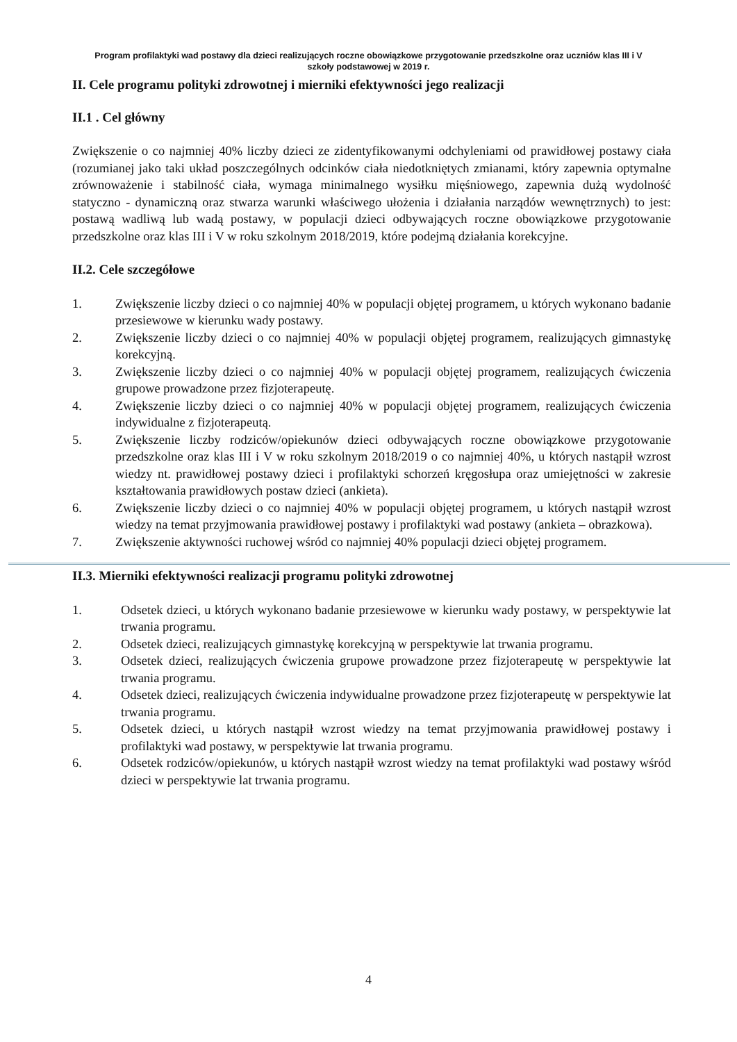Program profilaktyki wad postawy dla dzieci realizujących roczne obowiązkowe przygotowanie przedszkolne oraz uczniów klas III i V szkoły podstawowej w 2019 r.
II. Cele programu polityki zdrowotnej i mierniki efektywności jego realizacji
II.1 . Cel główny
Zwiększenie o co najmniej 40% liczby dzieci ze zidentyfikowanymi odchyleniami od prawidłowej postawy ciała (rozumianej jako taki układ poszczególnych odcinków ciała niedotkniętych zmianami, który zapewnia optymalne zrównoważenie i stabilność ciała, wymaga minimalnego wysiłku mięśniowego, zapewnia dużą wydolność statyczno - dynamiczną oraz stwarza warunki właściwego ułożenia i działania narządów wewnętrznych) to jest: postawą wadliwą lub wadą postawy, w populacji dzieci odbywających roczne obowiązkowe przygotowanie przedszkolne oraz klas III i V w roku szkolnym 2018/2019, które podejmą działania korekcyjne.
II.2. Cele szczegółowe
1. Zwiększenie liczby dzieci o co najmniej 40% w populacji objętej programem, u których wykonano badanie przesiewowe w kierunku wady postawy.
2. Zwiększenie liczby dzieci o co najmniej 40% w populacji objętej programem, realizujących gimnastykę korekcyjną.
3. Zwiększenie liczby dzieci o co najmniej 40% w populacji objętej programem, realizujących ćwiczenia grupowe prowadzone przez fizjoterapeutę.
4. Zwiększenie liczby dzieci o co najmniej 40% w populacji objętej programem, realizujących ćwiczenia indywidualne z fizjoterapeutą.
5. Zwiększenie liczby rodziców/opiekunów dzieci odbywających roczne obowiązkowe przygotowanie przedszkolne oraz klas III i V w roku szkolnym 2018/2019 o co najmniej 40%, u których nastąpił wzrost wiedzy nt. prawidłowej postawy dzieci i profilaktyki schorzeń kręgosłupa oraz umiejętności w zakresie kształtowania prawidłowych postaw dzieci (ankieta).
6. Zwiększenie liczby dzieci o co najmniej 40% w populacji objętej programem, u których nastąpił wzrost wiedzy na temat przyjmowania prawidłowej postawy i profilaktyki wad postawy (ankieta – obrazkowa).
7. Zwiększenie aktywności ruchowej wśród co najmniej 40% populacji dzieci objętej programem.
II.3. Mierniki efektywności realizacji programu polityki zdrowotnej
1. Odsetek dzieci, u których wykonano badanie przesiewowe w kierunku wady postawy, w perspektywie lat trwania programu.
2. Odsetek dzieci, realizujących gimnastykę korekcyjną w perspektywie lat trwania programu.
3. Odsetek dzieci, realizujących ćwiczenia grupowe prowadzone przez fizjoterapeutę w perspektywie lat trwania programu.
4. Odsetek dzieci, realizujących ćwiczenia indywidualne prowadzone przez fizjoterapeutę w perspektywie lat trwania programu.
5. Odsetek dzieci, u których nastąpił wzrost wiedzy na temat przyjmowania prawidłowej postawy i profilaktyki wad postawy, w perspektywie lat trwania programu.
6. Odsetek rodziców/opiekunów, u których nastąpił wzrost wiedzy na temat profilaktyki wad postawy wśród dzieci w perspektywie lat trwania programu.
4